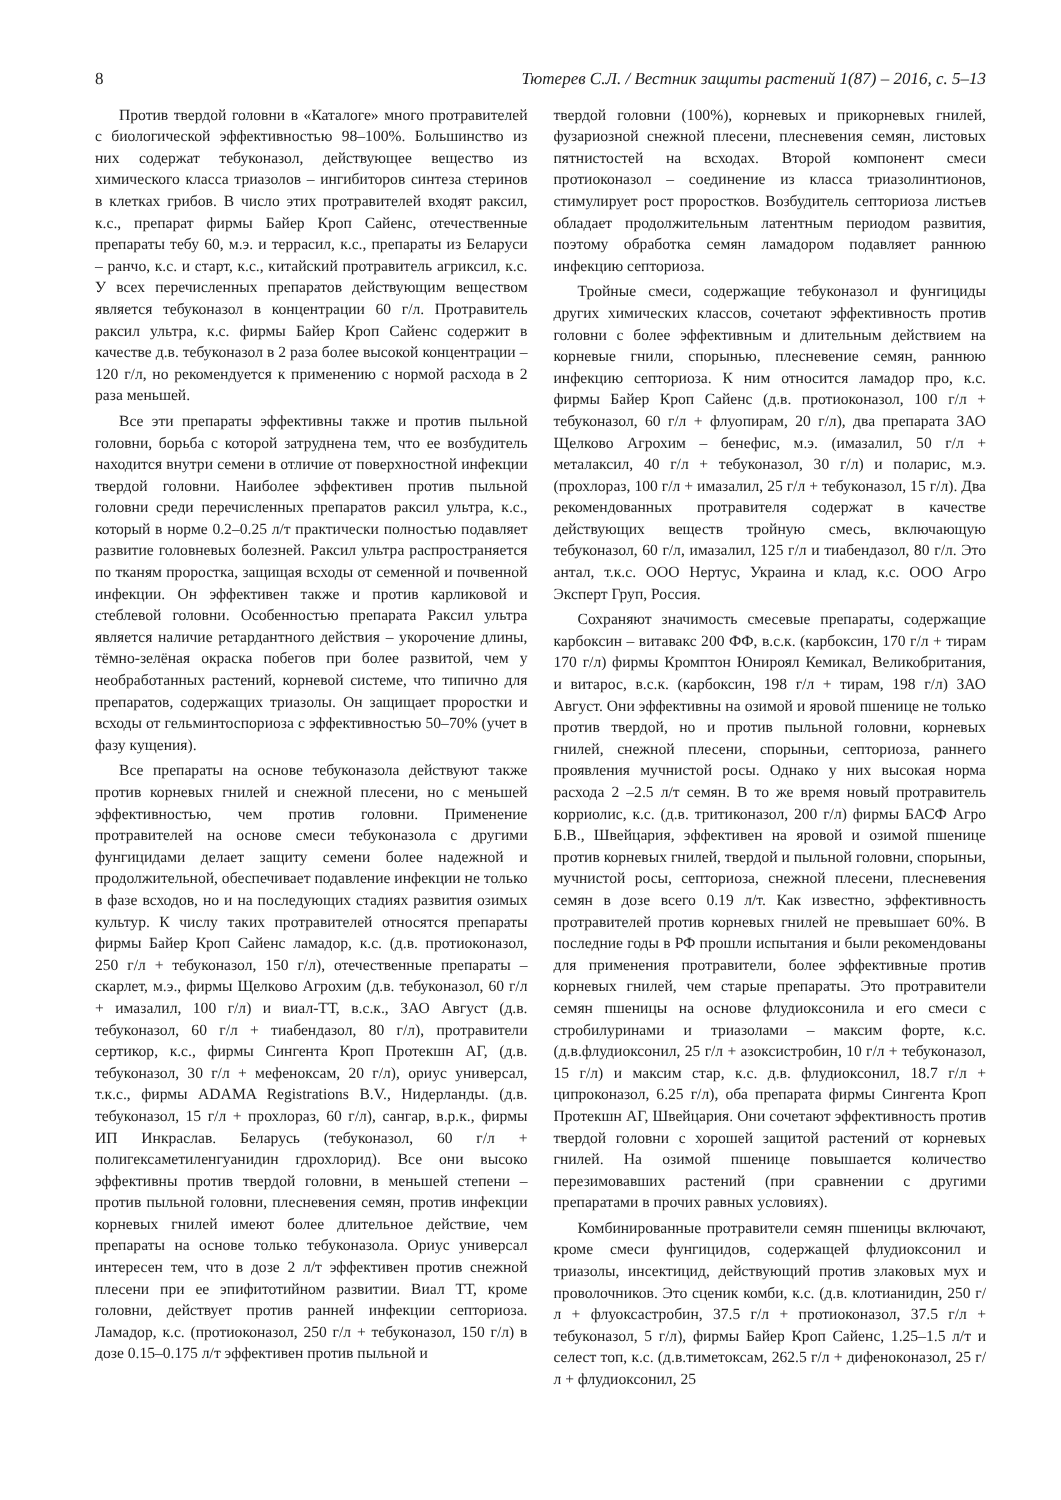8 Тютерев С.Л. / Вестник защиты растений 1(87) – 2016, с. 5–13
Против твердой головни в «Каталоге» много протравителей с биологической эффективностью 98–100%. Большинство из них содержат тебуконазол, действующее вещество из химического класса триазолов – ингибиторов синтеза стеринов в клетках грибов. В число этих протравителей входят раксил, к.с., препарат фирмы Байер Кроп Сайенс, отечественные препараты тебу 60, м.э. и террасил, к.с., препараты из Беларуси – ранчо, к.с. и старт, к.с., китайский протравитель агриксил, к.с. У всех перечисленных препаратов действующим веществом является тебуконазол в концентрации 60 г/л. Протравитель раксил ультра, к.с. фирмы Байер Кроп Сайенс содержит в качестве д.в. тебуконазол в 2 раза более высокой концентрации – 120 г/л, но рекомендуется к применению с нормой расхода в 2 раза меньшей.
Все эти препараты эффективны также и против пыльной головни, борьба с которой затруднена тем, что ее возбудитель находится внутри семени в отличие от поверхностной инфекции твердой головни. Наиболее эффективен против пыльной головни среди перечисленных препаратов раксил ультра, к.с., который в норме 0.2–0.25 л/т практически полностью подавляет развитие головневых болезней. Раксил ультра распространяется по тканям проростка, защищая всходы от семенной и почвенной инфекции. Он эффективен также и против карликовой и стеблевой головни. Особенностью препарата Раксил ультра является наличие ретардантного действия – укорочение длины, тёмно-зелёная окраска побегов при более развитой, чем у необработанных растений, корневой системе, что типично для препаратов, содержащих триазолы. Он защищает проростки и всходы от гельминтоспориоза с эффективностью 50–70% (учет в фазу кущения).
Все препараты на основе тебуконазола действуют также против корневых гнилей и снежной плесени, но с меньшей эффективностью, чем против головни. Применение протравителей на основе смеси тебуконазола с другими фунгицидами делает защиту семени более надежной и продолжительной, обеспечивает подавление инфекции не только в фазе всходов, но и на последующих стадиях развития озимых культур. К числу таких протравителей относятся препараты фирмы Байер Кроп Сайенс ламадор, к.с. (д.в. протиоконазол, 250 г/л + тебуконазол, 150 г/л), отечественные препараты – скарлет, м.э., фирмы Щелково Агрохим (д.в. тебуконазол, 60 г/л + имазалил, 100 г/л) и виал-ТТ, в.с.к., ЗАО Август (д.в. тебуконазол, 60 г/л + тиабендазол, 80 г/л), протравители сертикор, к.с., фирмы Сингента Кроп Протекшн АГ, (д.в. тебуконазол, 30 г/л + мефеноксам, 20 г/л), ориус универсал, т.к.с., фирмы ADAMA Registrations B.V., Нидерланды. (д.в. тебуконазол, 15 г/л + прохлораз, 60 г/л), сангар, в.р.к., фирмы ИП Инкраслав. Беларусь (тебуконазол, 60 г/л + полигексаметиленгуанидин гдрохлорид). Все они высоко эффективны против твердой головни, в меньшей степени – против пыльной головни, плесневения семян, против инфекции корневых гнилей имеют более длительное действие, чем препараты на основе только тебуконазола. Ориус универсал интересен тем, что в дозе 2 л/т эффективен против снежной плесени при ее эпифитотийном развитии. Виал ТТ, кроме головни, действует против ранней инфекции септориоза. Ламадор, к.с. (протиоконазол, 250 г/л + тебуконазол, 150 г/л) в дозе 0.15–0.175 л/т эффективен против пыльной и
твердой головни (100%), корневых и прикорневых гнилей, фузариозной снежной плесени, плесневения семян, листовых пятнистостей на всходах. Второй компонент смеси протиоконазол – соединение из класса триазолинтионов, стимулирует рост проростков. Возбудитель септориоза листьев обладает продолжительным латентным периодом развития, поэтому обработка семян ламадором подавляет раннюю инфекцию септориоза.
Тройные смеси, содержащие тебуконазол и фунгициды других химических классов, сочетают эффективность против головни с более эффективным и длительным действием на корневые гнили, спорынью, плесневение семян, раннюю инфекцию септориоза. К ним относится ламадор про, к.с. фирмы Байер Кроп Сайенс (д.в. протиоконазол, 100 г/л + тебуконазол, 60 г/л + флуопирам, 20 г/л), два препарата ЗАО Щелково Агрохим – бенефис, м.э. (имазалил, 50 г/л + металаксил, 40 г/л + тебуконазол, 30 г/л) и поларис, м.э. (прохлораз, 100 г/л + имазалил, 25 г/л + тебуконазол, 15 г/л). Два рекомендованных протравителя содержат в качестве действующих веществ тройную смесь, включающую тебуконазол, 60 г/л, имазалил, 125 г/л и тиабендазол, 80 г/л. Это антал, т.к.с. ООО Нертус, Украина и клад, к.с. ООО Агро Эксперт Груп, Россия.
Сохраняют значимость смесевые препараты, содержащие карбоксин – витавакс 200 ФФ, в.с.к. (карбоксин, 170 г/л + тирам 170 г/л) фирмы Кромптон Юнироял Кемикал, Великобритания, и витарос, в.с.к. (карбоксин, 198 г/л + тирам, 198 г/л) ЗАО Август. Они эффективны на озимой и яровой пшенице не только против твердой, но и против пыльной головни, корневых гнилей, снежной плесени, спорыньи, септориоза, раннего проявления мучнистой росы. Однако у них высокая норма расхода 2 –2.5 л/т семян. В то же время новый протравитель корриолис, к.с. (д.в. тритиконазол, 200 г/л) фирмы БАСФ Агро Б.В., Швейцария, эффективен на яровой и озимой пшенице против корневых гнилей, твердой и пыльной головни, спорыньи, мучнистой росы, септориоза, снежной плесени, плесневения семян в дозе всего 0.19 л/т. Как известно, эффективность протравителей против корневых гнилей не превышает 60%. В последние годы в РФ прошли испытания и были рекомендованы для применения протравители, более эффективные против корневых гнилей, чем старые препараты. Это протравители семян пшеницы на основе флудиоксонила и его смеси с стробилуринами и триазолами – максим форте, к.с. (д.в.флудиоксонил, 25 г/л + азоксистробин, 10 г/л + тебуконазол, 15 г/л) и максим стар, к.с. д.в. флудиоксонил, 18.7 г/л + ципроконазол, 6.25 г/л), оба препарата фирмы Сингента Кроп Протекшн АГ, Швейцария. Они сочетают эффективность против твердой головни с хорошей защитой растений от корневых гнилей. На озимой пшенице повышается количество перезимовавших растений (при сравнении с другими препаратами в прочих равных условиях).
Комбинированные протравители семян пшеницы включают, кроме смеси фунгицидов, содержащей флудиоксонил и триазолы, инсектицид, действующий против злаковых мух и проволочников. Это сценик комби, к.с. (д.в. клотианидин, 250 г/л + флуоксастробин, 37.5 г/л + протиоконазол, 37.5 г/л + тебуконазол, 5 г/л), фирмы Байер Кроп Сайенс, 1.25–1.5 л/т и селест топ, к.с. (д.в.тиметоксам, 262.5 г/л + дифеноконазол, 25 г/л + флудиоксонил, 25